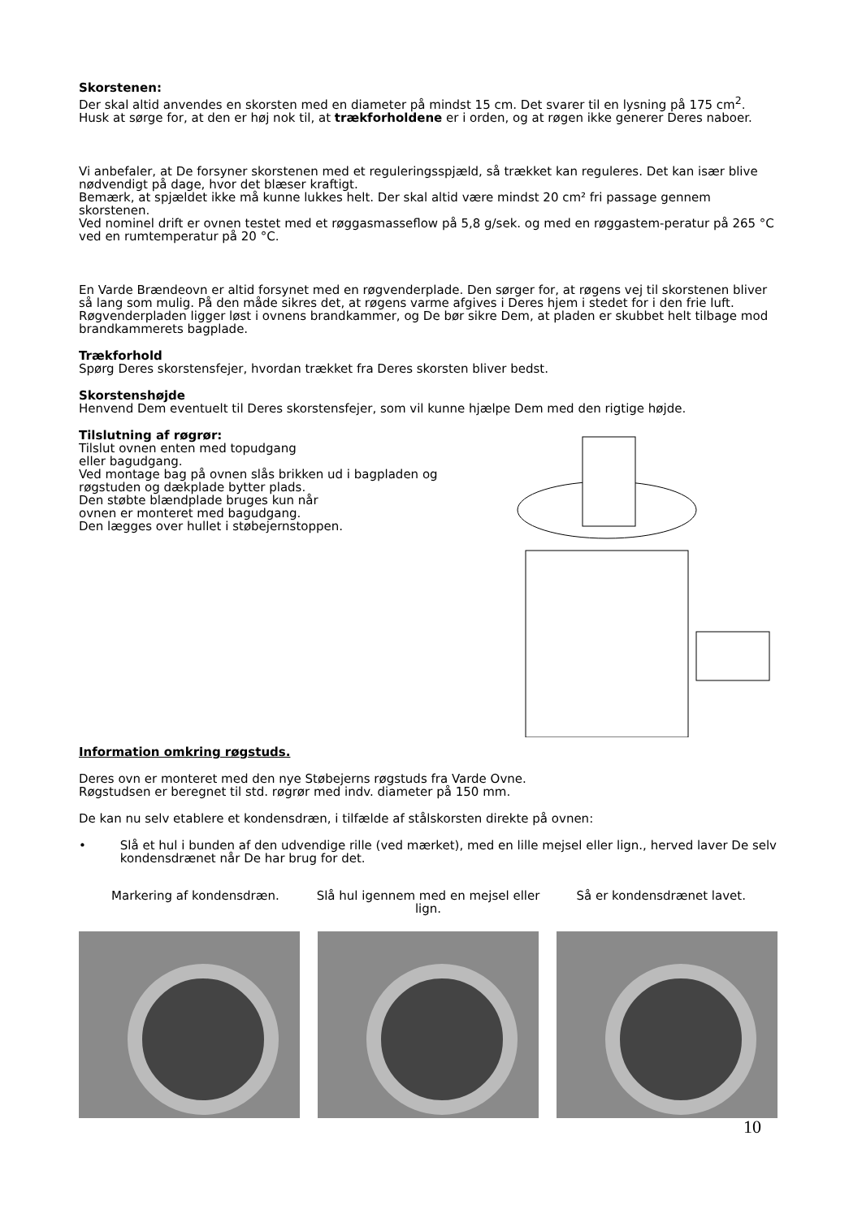Skorstenen:
Der skal altid anvendes en skorsten med en diameter på mindst 15 cm. Det svarer til en lysning på 175 cm<sup>2</sup>. Husk at sørge for, at den er høj nok til, at trækforholdene er i orden, og at røgen ikke generer Deres naboer.
Vi anbefaler, at De forsyner skorstenen med et reguleringsspjæld, så trækket kan reguleres. Det kan især blive nødvendigt på dage, hvor det blæser kraftigt.
Bemærk, at spjældet ikke må kunne lukkes helt. Der skal altid være mindst 20 cm² fri passage gennem skorstenen.
Ved nominel drift er ovnen testet med et røggasmasseflow på 5,8 g/sek. og med en røggastem-peratur på 265 °C ved en rumtemperatur på 20 °C.
En Varde Brændeovn er altid forsynet med en røgvenderplade. Den sørger for, at røgens vej til skorstenen bliver så lang som mulig. På den måde sikres det, at røgens varme afgives i Deres hjem i stedet for i den frie luft. Røgvenderpladen ligger løst i ovnens brandkammer, og De bør sikre Dem, at pladen er skubbet helt tilbage mod brandkammerets bagplade.
Trækforhold
Spørg Deres skorstensfejer, hvordan trækket fra Deres skorsten bliver bedst.
Skorstenshøjde
Henvend Dem eventuelt til Deres skorstensfejer, som vil kunne hjælpe Dem med den rigtige højde.
Tilslutning af røgrør:
Tilslut ovnen enten med topudgang
eller bagudgang.
Ved montage bag på ovnen slås brikken ud i bagpladen og røgstuden og dækplade bytter plads.
Den støbte blændplade bruges kun når
ovnen er monteret med bagudgang.
Den lægges over hullet i støbejernstoppen.
Information omkring røgstuds.
Deres ovn er monteret med den nye Støbejerns røgstuds fra Varde Ovne.
Røgstudsen er beregnet til std. røgrør med indv. diameter på 150 mm.
De kan nu selv etablere et kondensdræn, i tilfælde af stålskorsten direkte på ovnen:
• Slå et hul i bunden af den udvendige rille (ved mærket), med en lille mejsel eller lign., herved laver De selv kondensdrænet når De har brug for det.
Markering af kondensdræn. Slå hul igennem med en mejsel eller lign.
Så er kondensdrænet lavet.
10